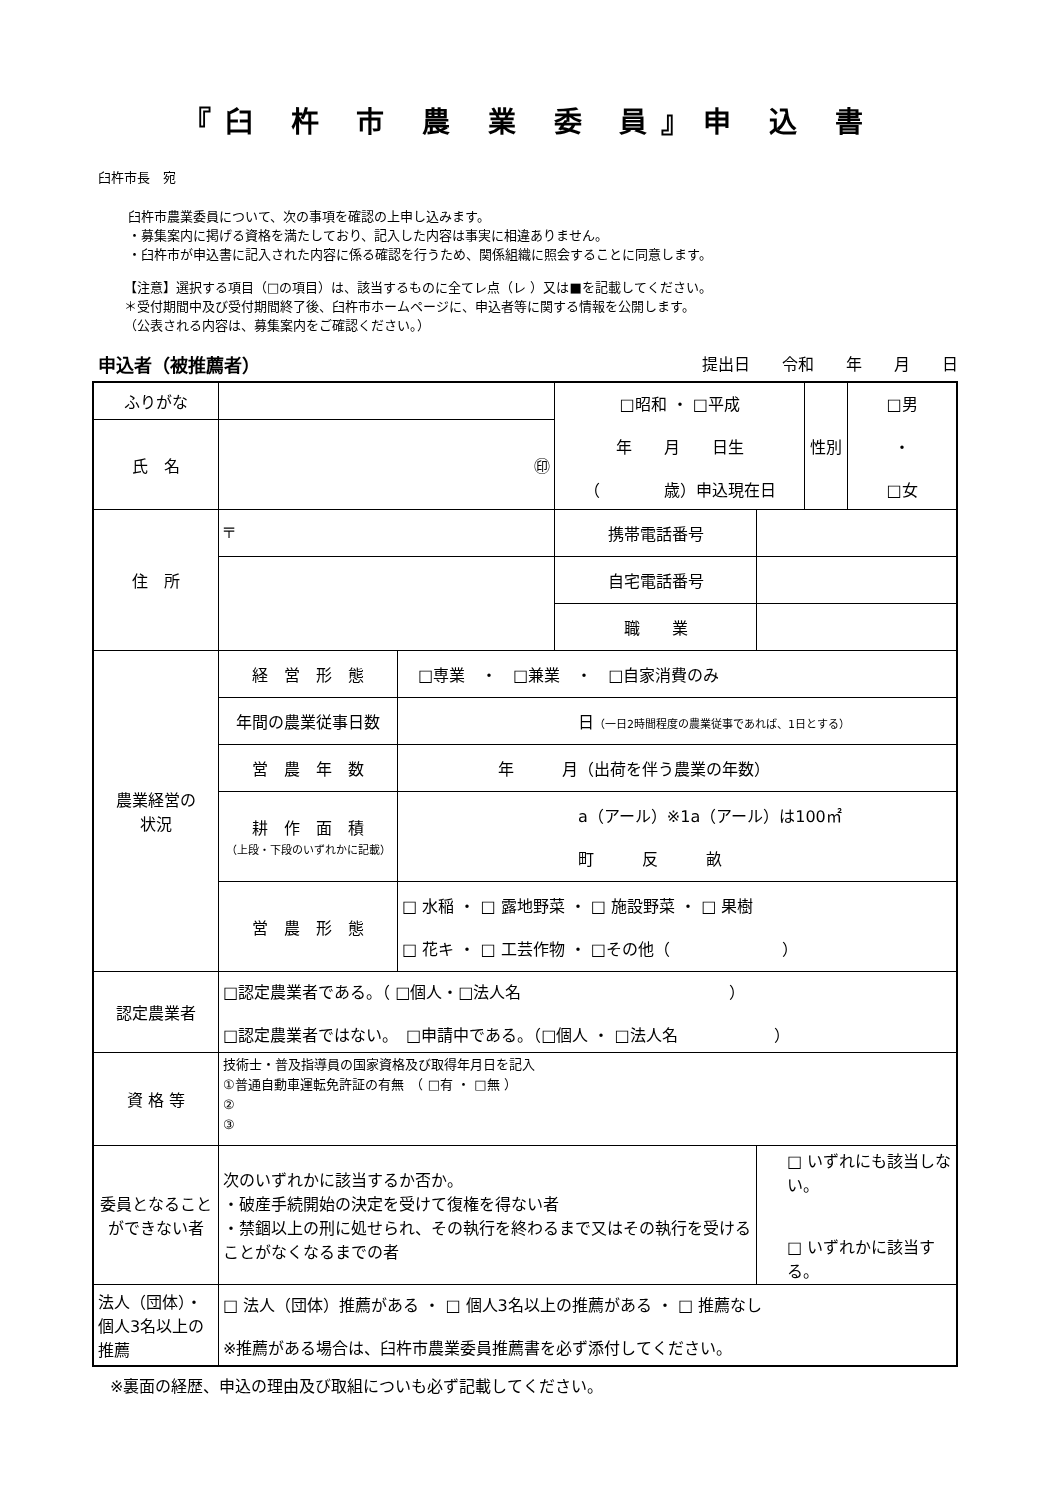『臼 杵 市 農 業 委 員』申 込 書
臼杵市長　宛
臼杵市農業委員について、次の事項を確認の上申し込みます。
・募集案内に掲げる資格を満たしており、記入した内容は事実に相違ありません。
・臼杵市が申込書に記入された内容に係る確認を行うため、関係組織に照会することに同意します。
【注意】選択する項目（□の項目）は、該当するものに全てレ点（レ ）又は■を記載してください。
＊受付期間中及び受付期間終了後、臼杵市ホームページに、申込者等に関する情報を公開します。
（公表される内容は、募集案内をご確認ください。）
申込者（被推薦者） 提出日　　令和　　年　　月　　日
| ふりがな | | | □昭和 ・ □平成 年 月 日生 （ 歳）申込現在日 | | 性別 | □男 ・ □女 |
| 氏 名 | ㊞ | | | | | |
| 住 所 | 〒 | | 携帯電話番号 | | | |
| | | | 自宅電話番号 | | | |
| | | | 職 業 | | | |
| 農業経営の 状況 | 経 営 形 態 | □専業 ・ □兼業 ・ □自家消費のみ | | | | |
| | 年間の農業従事日数 | 日 （一日2時間程度の農業従事であれば、1日とする） | | | | |
| | 営 農 年 数 | 年 月（出荷を伴う農業の年数） | | | | |
| | 耕 作 面 積 （上段・下段のいずれかに記載） | a（アール）※1a（アール）は100㎡ 町 反 畝 | | | | |
| | 営 農 形 態 | □ 水稲 ・ □ 露地野菜 ・ □ 施設野菜 ・ □ 果樹 □ 花キ ・ □ 工芸作物 ・ □その他（ ） | | | | |
| 認定農業者 | □認定農業者である。（ □個人・□法人名 ） □認定農業者ではない。 □申請中である。（□個人 ・ □法人名 ） | | | | | |
| 資 格 等 | 技術士・普及指導員の国家資格及び取得年月日を記入 ①普通自動車運転免許証の有無 （ □有 ・ □無 ） ② ③ | | | | | |
| 委員となること ができない者 | 次のいずれかに該当するか否か。 ・破産手続開始の決定を受けて復権を得ない者 ・禁錮以上の刑に処せられ、その執行を終わるまで又はその執行を受けることがなくなるまでの者 | | | □ いずれにも該当しない。 □ いずれかに該当する。 | | |
| 法人（団体）・個人3名以上の推薦 | □ 法人（団体）推薦がある ・ □ 個人3名以上の推薦がある ・ □ 推薦なし ※推薦がある場合は、臼杵市農業委員推薦書を必ず添付してください。 | | | | | |
※裏面の経歴、申込の理由及び取組についも必ず記載してください。